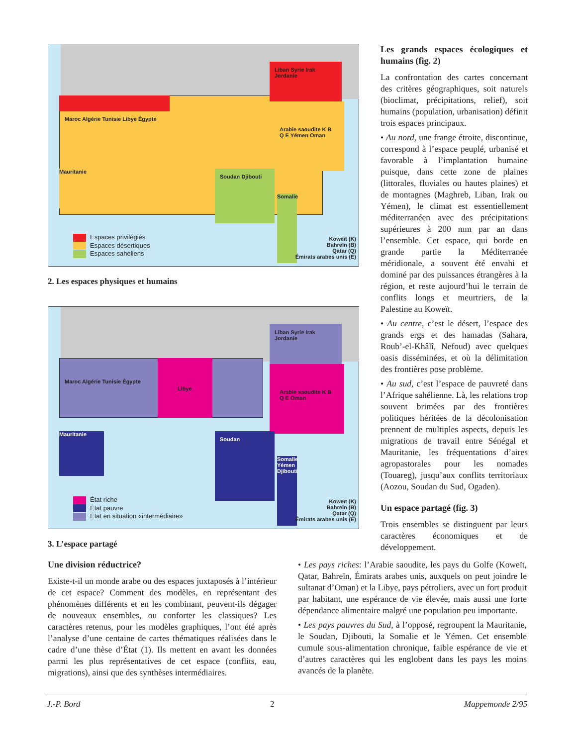Maroc Algérie Tunisie Libye Égypte
Liban Syrie Irak Jordanie
Arabie saoudite K B Q E Yémen Oman
Soudan Djibouti
Mauritanie
Somalie
Espaces privilégiés
Espaces désertiques
Espaces sahéliens
Koweït (K)
Bahreïn (B)
Qatar (Q)
Émirats arabes unis (E)
2. Les espaces physiques et humains
Maroc Algérie Tunisie Égypte Libye
Liban Syrie Irak Jordanie
Arabie saoudite K B Q E Oman
Mauritanie Soudan
Somalie Yémen Djibouti
État riche
État pauvre
État en situation «intermédiaire»
Koweït (K)
Bahreïn (B)
Qatar (Q)
Émirats arabes unis (E)
3. L’espace partagé
Les grands espaces écologiques et humains (fig. 2)
La confrontation des cartes concernant des critères géographiques, soit naturels (bioclimat, précipitations, relief), soit humains (population, urbanisation) définit trois espaces principaux.
• Au nord, une frange étroite, discontinue, correspond à l’espace peuplé, urbanisé et favorable à l’implantation humaine puisque, dans cette zone de plaines (littorales, fluviales ou hautes plaines) et de montagnes (Maghreb, Liban, Irak ou Yémen), le climat est essentiellement méditerranéen avec des précipitations supérieures à 200 mm par an dans l’ensemble. Cet espace, qui borde en grande partie la Méditerranée méridionale, a souvent été envahi et dominé par des puissances étrangères à la région, et reste aujourd’hui le terrain de conflits longs et meurtriers, de la Palestine au Koweït.
• Au centre, c’est le désert, l’espace des grands ergs et des hamadas (Sahara, Roub’-el-Khâlî, Nefoud) avec quelques oasis disséminées, et où la délimitation des frontières pose problème.
• Au sud, c’est l’espace de pauvreté dans l’Afrique sahélienne. Là, les relations trop souvent brimées par des frontières politiques héritées de la décolonisation prennent de multiples aspects, depuis les migrations de travail entre Sénégal et Mauritanie, les fréquentations d’aires agropastorales pour les nomades (Touareg), jusqu’aux conflits territoriaux (Aozou, Soudan du Sud, Ogaden).
Un espace partagé (fig. 3)
Trois ensembles se distinguent par leurs caractères économiques et de développement.
Une division réductrice?
Existe-t-il un monde arabe ou des espaces juxtaposés à l’intérieur de cet espace? Comment des modèles, en représentant des phénomènes différents et en les combinant, peuvent-ils dégager de nouveaux ensembles, ou conforter les classiques? Les caractères retenus, pour les modèles graphiques, l’ont été après l’analyse d’une centaine de cartes thématiques réalisées dans le cadre d’une thèse d’État (1). Ils mettent en avant les données parmi les plus représentatives de cet espace (conflits, eau, migrations), ainsi que des synthèses intermédiaires.
• Les pays riches: l’Arabie saoudite, les pays du Golfe (Koweït, Qatar, Bahreïn, Émirats arabes unis, auxquels on peut joindre le sultanat d’Oman) et la Libye, pays pétroliers, avec un fort produit par habitant, une espérance de vie élevée, mais aussi une forte dépendance alimentaire malgré une population peu importante.
• Les pays pauvres du Sud, à l’opposé, regroupent la Mauritanie, le Soudan, Djibouti, la Somalie et le Yémen. Cet ensemble cumule sous-alimentation chronique, faible espérance de vie et d’autres caractères qui les englobent dans les pays les moins avancés de la planète.
J.-P. Bord 2 Mappemonde 2/95